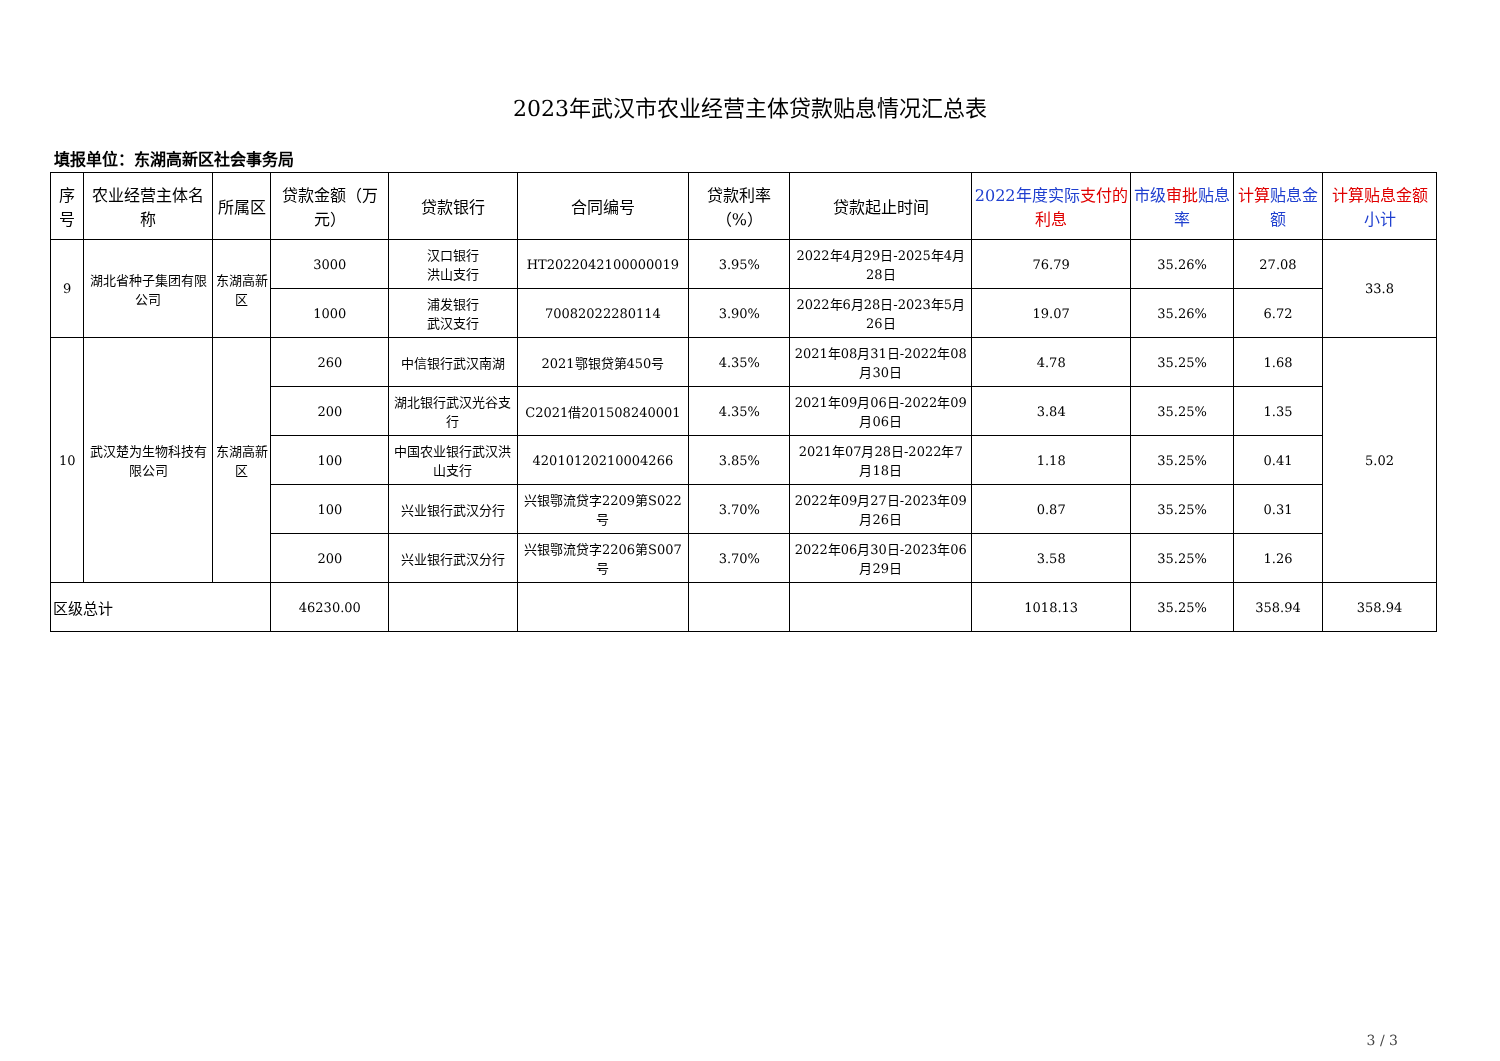2023年武汉市农业经营主体贷款贴息情况汇总表
填报单位：东湖高新区社会事务局
| 序号 | 农业经营主体名称 | 所属区 | 贷款金额（万元） | 贷款银行 | 合同编号 | 贷款利率（%） | 贷款起止时间 | 2022年度实际 支付的利息 | 市级 审批 贴息率 | 计算 贴息金额 | 计算贴息金额 小计 |
| --- | --- | --- | --- | --- | --- | --- | --- | --- | --- | --- | --- |
| 9 | 湖北省种子集团有限公司 | 东湖高新区 | 3000 | 汉口银行 洪山支行 | HT2022042100000019 | 3.95% | 2022年4月29日-2025年4月28日 | 76.79 | 35.26% | 27.08 | 33.8 |
| | | | 1000 | 浦发银行 武汉支行 | 70082022280114 | 3.90% | 2022年6月28日-2023年5月26日 | 19.07 | 35.26% | 6.72 | |
| 10 | 武汉楚为生物科技有限公司 | 东湖高新区 | 260 | 中信银行武汉南湖 | 2021鄂银贷第450号 | 4.35% | 2021年08月31日-2022年08月30日 | 4.78 | 35.25% | 1.68 | 5.02 |
| | | | 200 | 湖北银行武汉光谷支行 | C2021借201508240001 | 4.35% | 2021年09月06日-2022年09月06日 | 3.84 | 35.25% | 1.35 | |
| | | | 100 | 中国农业银行武汉洪山支行 | 42010120210004266 | 3.85% | 2021年07月28日-2022年7月18日 | 1.18 | 35.25% | 0.41 | |
| | | | 100 | 兴业银行武汉分行 | 兴银鄂流贷字2209第S022号 | 3.70% | 2022年09月27日-2023年09月26日 | 0.87 | 35.25% | 0.31 | |
| | | | 200 | 兴业银行武汉分行 | 兴银鄂流贷字2206第S007号 | 3.70% | 2022年06月30日-2023年06月29日 | 3.58 | 35.25% | 1.26 | |
| 区级总计 | | | 46230.00 | | | | | 1018.13 | 35.25% | 358.94 | 358.94 |
3 / 3